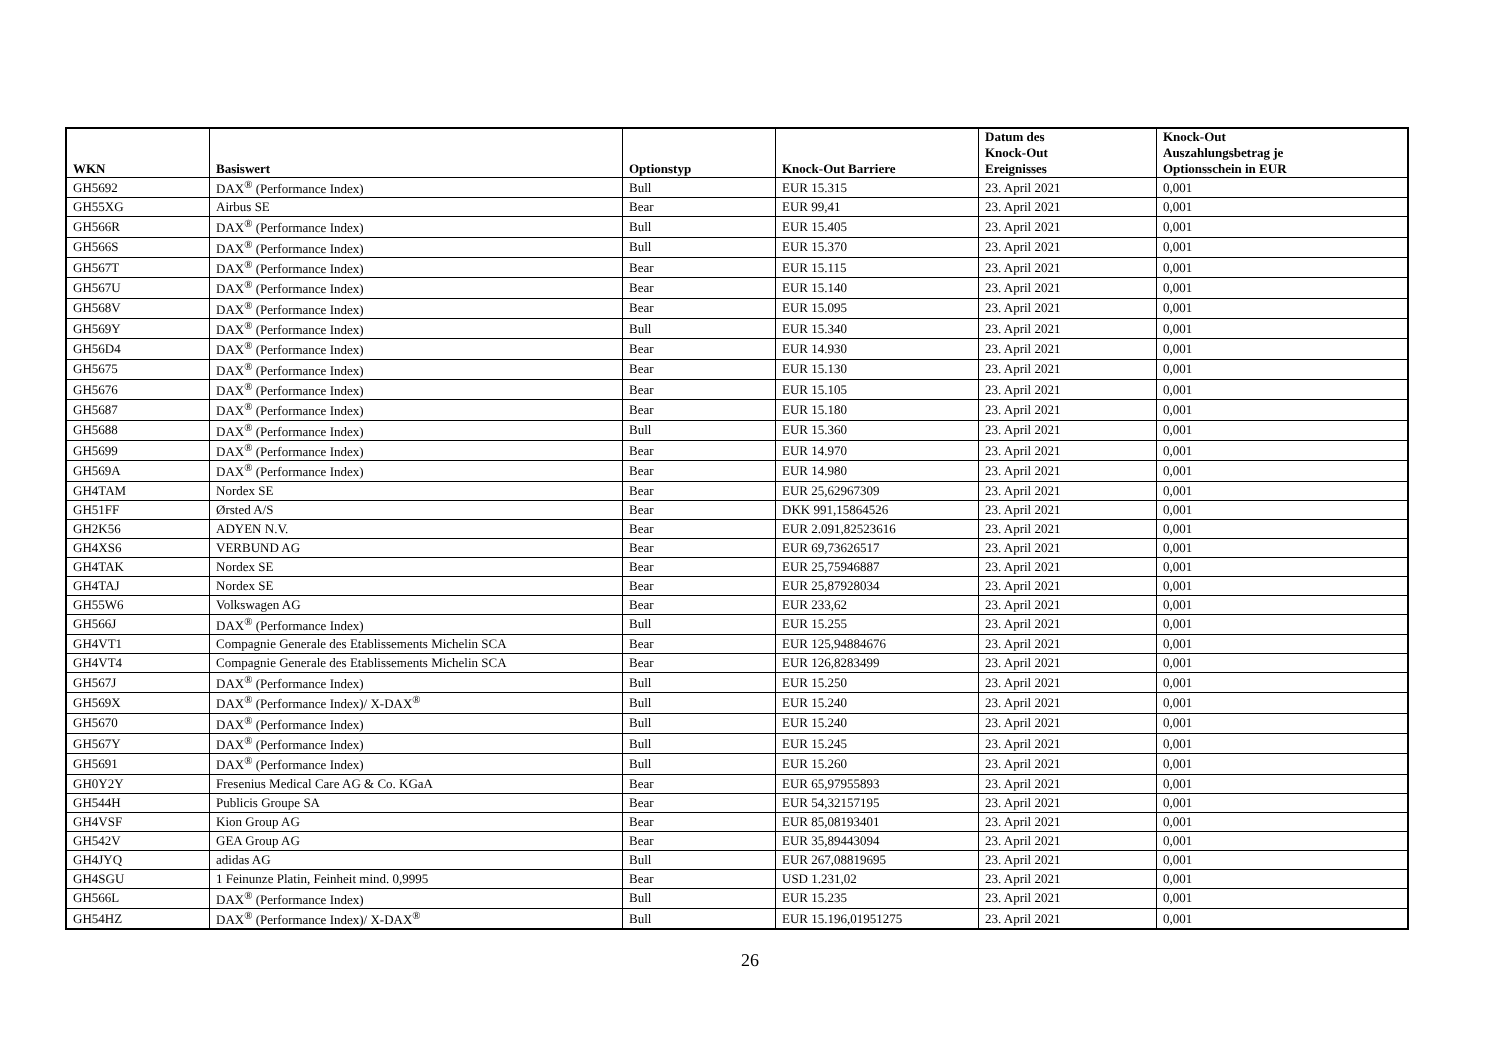| WKN | Basiswert | Optionstyp | Knock-Out Barriere | Datum des Knock-Out Ereignisses | Knock-Out Auszahlungsbetrag je Optionsschein in EUR |
| --- | --- | --- | --- | --- | --- |
| GH5692 | DAX<sup>®</sup> (Performance Index) | Bull | EUR 15.315 | 23. April 2021 | 0,001 |
| GH55XG | Airbus SE | Bear | EUR 99,41 | 23. April 2021 | 0,001 |
| GH566R | DAX<sup>®</sup> (Performance Index) | Bull | EUR 15.405 | 23. April 2021 | 0,001 |
| GH566S | DAX<sup>®</sup> (Performance Index) | Bull | EUR 15.370 | 23. April 2021 | 0,001 |
| GH567T | DAX<sup>®</sup> (Performance Index) | Bear | EUR 15.115 | 23. April 2021 | 0,001 |
| GH567U | DAX<sup>®</sup> (Performance Index) | Bear | EUR 15.140 | 23. April 2021 | 0,001 |
| GH568V | DAX<sup>®</sup> (Performance Index) | Bear | EUR 15.095 | 23. April 2021 | 0,001 |
| GH569Y | DAX<sup>®</sup> (Performance Index) | Bull | EUR 15.340 | 23. April 2021 | 0,001 |
| GH56D4 | DAX<sup>®</sup> (Performance Index) | Bear | EUR 14.930 | 23. April 2021 | 0,001 |
| GH5675 | DAX<sup>®</sup> (Performance Index) | Bear | EUR 15.130 | 23. April 2021 | 0,001 |
| GH5676 | DAX<sup>®</sup> (Performance Index) | Bear | EUR 15.105 | 23. April 2021 | 0,001 |
| GH5687 | DAX<sup>®</sup> (Performance Index) | Bear | EUR 15.180 | 23. April 2021 | 0,001 |
| GH5688 | DAX<sup>®</sup> (Performance Index) | Bull | EUR 15.360 | 23. April 2021 | 0,001 |
| GH5699 | DAX<sup>®</sup> (Performance Index) | Bear | EUR 14.970 | 23. April 2021 | 0,001 |
| GH569A | DAX<sup>®</sup> (Performance Index) | Bear | EUR 14.980 | 23. April 2021 | 0,001 |
| GH4TAM | Nordex SE | Bear | EUR 25,62967309 | 23. April 2021 | 0,001 |
| GH51FF | Ørsted A/S | Bear | DKK 991,15864526 | 23. April 2021 | 0,001 |
| GH2K56 | ADYEN N.V. | Bear | EUR 2.091,82523616 | 23. April 2021 | 0,001 |
| GH4XS6 | VERBUND AG | Bear | EUR 69,73626517 | 23. April 2021 | 0,001 |
| GH4TAK | Nordex SE | Bear | EUR 25,75946887 | 23. April 2021 | 0,001 |
| GH4TAJ | Nordex SE | Bear | EUR 25,87928034 | 23. April 2021 | 0,001 |
| GH55W6 | Volkswagen AG | Bear | EUR 233,62 | 23. April 2021 | 0,001 |
| GH566J | DAX<sup>®</sup> (Performance Index) | Bull | EUR 15.255 | 23. April 2021 | 0,001 |
| GH4VT1 | Compagnie Generale des Etablissements Michelin SCA | Bear | EUR 125,94884676 | 23. April 2021 | 0,001 |
| GH4VT4 | Compagnie Generale des Etablissements Michelin SCA | Bear | EUR 126,8283499 | 23. April 2021 | 0,001 |
| GH567J | DAX<sup>®</sup> (Performance Index) | Bull | EUR 15.250 | 23. April 2021 | 0,001 |
| GH569X | DAX<sup>®</sup> (Performance Index)/ X-DAX<sup>®</sup> | Bull | EUR 15.240 | 23. April 2021 | 0,001 |
| GH5670 | DAX<sup>®</sup> (Performance Index) | Bull | EUR 15.240 | 23. April 2021 | 0,001 |
| GH567Y | DAX<sup>®</sup> (Performance Index) | Bull | EUR 15.245 | 23. April 2021 | 0,001 |
| GH5691 | DAX<sup>®</sup> (Performance Index) | Bull | EUR 15.260 | 23. April 2021 | 0,001 |
| GH0Y2Y | Fresenius Medical Care AG & Co. KGaA | Bear | EUR 65,97955893 | 23. April 2021 | 0,001 |
| GH544H | Publicis Groupe SA | Bear | EUR 54,32157195 | 23. April 2021 | 0,001 |
| GH4VSF | Kion Group AG | Bear | EUR 85,08193401 | 23. April 2021 | 0,001 |
| GH542V | GEA Group AG | Bear | EUR 35,89443094 | 23. April 2021 | 0,001 |
| GH4JYQ | adidas AG | Bull | EUR 267,08819695 | 23. April 2021 | 0,001 |
| GH4SGU | 1 Feinunze Platin, Feinheit mind. 0,9995 | Bear | USD 1.231,02 | 23. April 2021 | 0,001 |
| GH566L | DAX<sup>®</sup> (Performance Index) | Bull | EUR 15.235 | 23. April 2021 | 0,001 |
| GH54HZ | DAX<sup>®</sup> (Performance Index)/ X-DAX<sup>®</sup> | Bull | EUR 15.196,01951275 | 23. April 2021 | 0,001 |
26